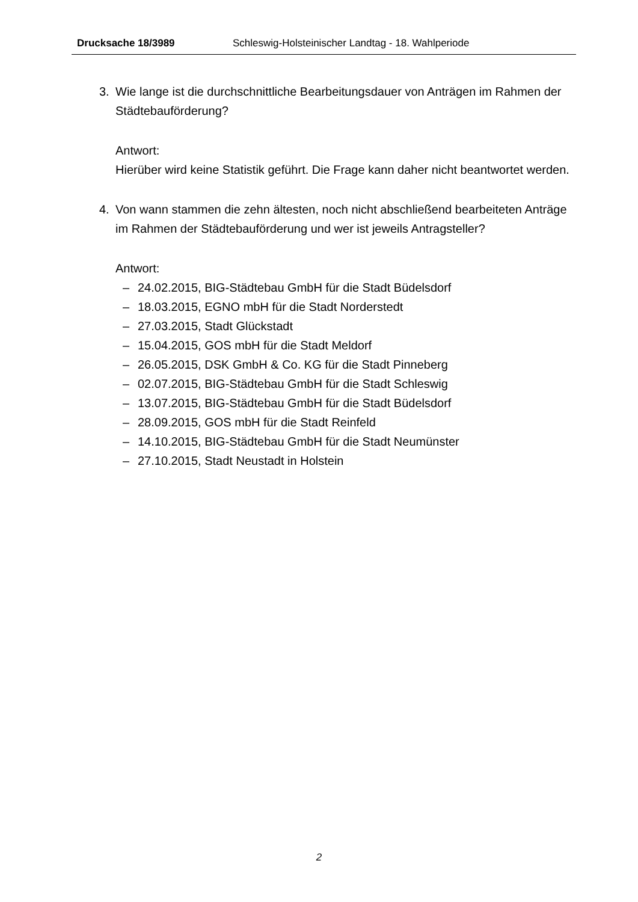Drucksache 18/3989 Schleswig-Holsteinischer Landtag - 18. Wahlperiode
3. Wie lange ist die durchschnittliche Bearbeitungsdauer von Anträgen im Rahmen der Städtebauförderung?
Antwort:
Hierüber wird keine Statistik geführt. Die Frage kann daher nicht beantwortet werden.
4. Von wann stammen die zehn ältesten, noch nicht abschließend bearbeiteten Anträge im Rahmen der Städtebauförderung und wer ist jeweils Antragsteller?
Antwort:
– 24.02.2015, BIG-Städtebau GmbH für die Stadt Büdelsdorf
– 18.03.2015, EGNO mbH für die Stadt Norderstedt
– 27.03.2015, Stadt Glückstadt
– 15.04.2015, GOS mbH für die Stadt Meldorf
– 26.05.2015, DSK GmbH & Co. KG für die Stadt Pinneberg
– 02.07.2015, BIG-Städtebau GmbH für die Stadt Schleswig
– 13.07.2015, BIG-Städtebau GmbH für die Stadt Büdelsdorf
– 28.09.2015, GOS mbH für die Stadt Reinfeld
– 14.10.2015, BIG-Städtebau GmbH für die Stadt Neumünster
– 27.10.2015, Stadt Neustadt in Holstein
2